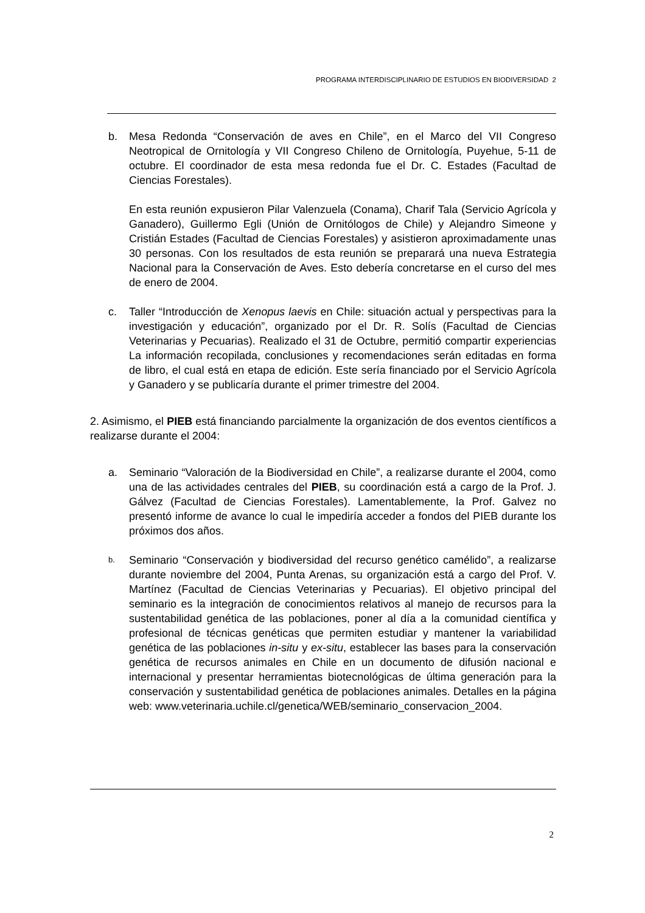PROGRAMA INTERDISCIPLINARIO DE ESTUDIOS EN BIODIVERSIDAD 2
b. Mesa Redonda “Conservación de aves en Chile”, en el Marco del VII Congreso Neotropical de Ornitología y VII Congreso Chileno de Ornitología, Puyehue, 5-11 de octubre. El coordinador de esta mesa redonda fue el Dr. C. Estades (Facultad de Ciencias Forestales).
En esta reunión expusieron Pilar Valenzuela (Conama), Charif Tala (Servicio Agrícola y Ganadero), Guillermo Egli (Unión de Ornitólogos de Chile) y Alejandro Simeone y Cristián Estades (Facultad de Ciencias Forestales) y asistieron aproximadamente unas 30 personas. Con los resultados de esta reunión se preparará una nueva Estrategia Nacional para la Conservación de Aves. Esto debería concretarse en el curso del mes de enero de 2004.
c. Taller “Introducción de Xenopus laevis en Chile: situación actual y perspectivas para la investigación y educación”, organizado por el Dr. R. Solís (Facultad de Ciencias Veterinarias y Pecuarias). Realizado el 31 de Octubre, permitió compartir experiencias La información recopilada, conclusiones y recomendaciones serán editadas en forma de libro, el cual está en etapa de edición. Este sería financiado por el Servicio Agrícola y Ganadero y se publicaría durante el primer trimestre del 2004.
2. Asimismo, el PIEB está financiando parcialmente la organización de dos eventos científicos a realizarse durante el 2004:
a. Seminario “Valoración de la Biodiversidad en Chile”, a realizarse durante el 2004, como una de las actividades centrales del PIEB, su coordinación está a cargo de la Prof. J. Gálvez (Facultad de Ciencias Forestales). Lamentablemente, la Prof. Galvez no presentó informe de avance lo cual le impediría acceder a fondos del PIEB durante los próximos dos años.
b.
Seminario “Conservación y biodiversidad del recurso genético camélido”, a realizarse durante noviembre del 2004, Punta Arenas, su organización está a cargo del Prof. V. Martínez (Facultad de Ciencias Veterinarias y Pecuarias). El objetivo principal del seminario es la integración de conocimientos relativos al manejo de recursos para la sustentabilidad genética de las poblaciones, poner al día a la comunidad científica y profesional de técnicas genéticas que permiten estudiar y mantener la variabilidad genética de las poblaciones in-situ y ex-situ, establecer las bases para la conservación genética de recursos animales en Chile en un documento de difusión nacional e internacional y presentar herramientas biotecnológicas de última generación para la conservación y sustentabilidad genética de poblaciones animales. Detalles en la página web: www.veterinaria.uchile.cl/genetica/WEB/seminario_conservacion_2004.
2